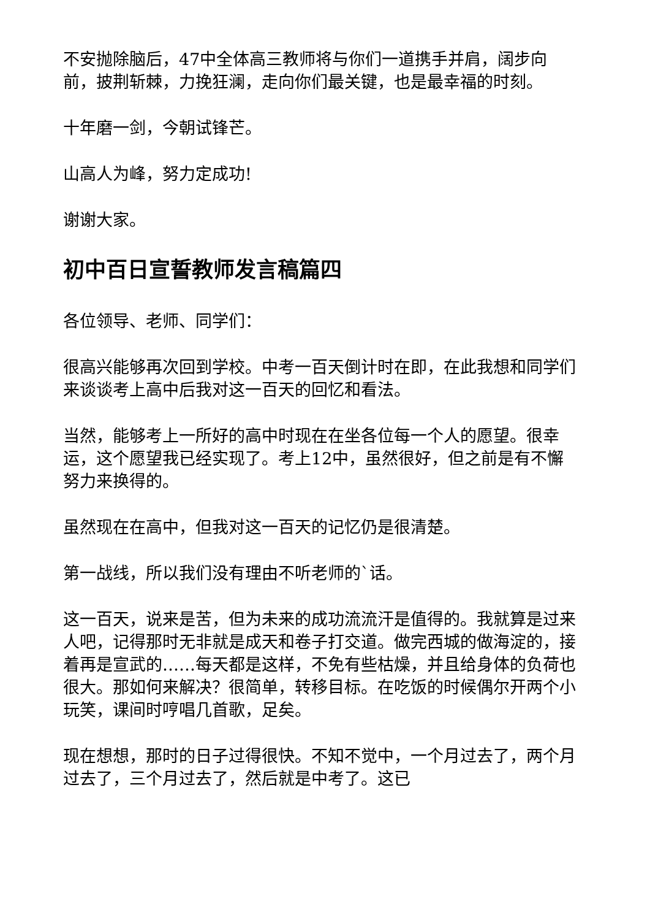不安抛除脑后，47中全体高三教师将与你们一道携手并肩，阔步向前，披荆斩棘，力挽狂澜，走向你们最关键，也是最幸福的时刻。
十年磨一剑，今朝试锋芒。
山高人为峰，努力定成功!
谢谢大家。
初中百日宣誓教师发言稿篇四
各位领导、老师、同学们：
很高兴能够再次回到学校。中考一百天倒计时在即，在此我想和同学们来谈谈考上高中后我对这一百天的回忆和看法。
当然，能够考上一所好的高中时现在在坐各位每一个人的愿望。很幸运，这个愿望我已经实现了。考上12中，虽然很好，但之前是有不懈努力来换得的。
虽然现在在高中，但我对这一百天的记忆仍是很清楚。
第一战线，所以我们没有理由不听老师的`话。
这一百天，说来是苦，但为未来的成功流流汗是值得的。我就算是过来人吧，记得那时无非就是成天和卷子打交道。做完西城的做海淀的，接着再是宣武的……每天都是这样，不免有些枯燥，并且给身体的负荷也很大。那如何来解决？很简单，转移目标。在吃饭的时候偶尔开两个小玩笑，课间时哼唱几首歌，足矣。
现在想想，那时的日子过得很快。不知不觉中，一个月过去了，两个月过去了，三个月过去了，然后就是中考了。这已